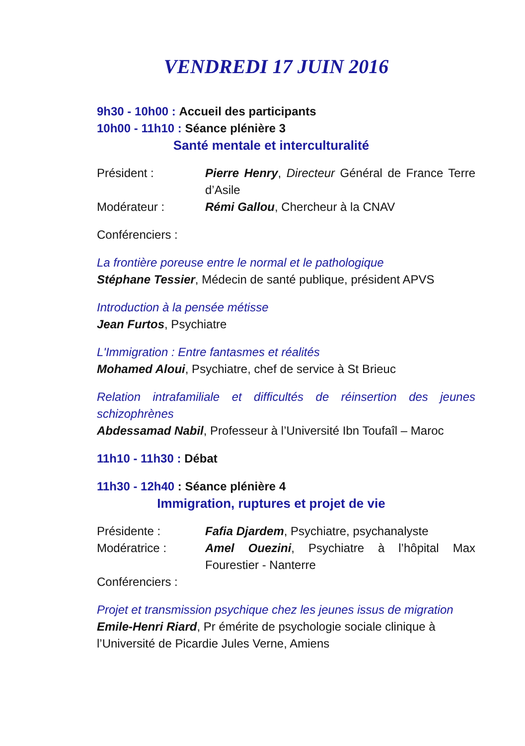VENDREDI 17 JUIN 2016
9h30 - 10h00 : Accueil des participants
10h00 - 11h10 : Séance plénière 3
Santé mentale et interculturalité
Président : Pierre Henry, Directeur Général de France Terre d’Asile
Modérateur : Rémi Gallou, Chercheur à la CNAV
Conférenciers :
La frontière poreuse entre le normal et le pathologique
Stéphane Tessier, Médecin de santé publique, président APVS
Introduction à la pensée métisse
Jean Furtos, Psychiatre
L'Immigration : Entre fantasmes et réalités
Mohamed Aloui, Psychiatre, chef de service à St Brieuc
Relation intrafamiliale et difficultés de réinsertion des jeunes schizophrènes
Abdessamad Nabil, Professeur à l’Université Ibn Toufaîl – Maroc
11h10 - 11h30 : Débat
11h30 - 12h40 : Séance plénière 4
Immigration, ruptures et projet de vie
Présidente : Fafia Djardem, Psychiatre, psychanalyste
Modératrice : Amel Ouezini, Psychiatre à l’hôpital Max Fourestier - Nanterre
Conférenciers :
Projet et transmission psychique chez les jeunes issus de migration
Emile-Henri Riard, Pr émérite de psychologie sociale clinique à l’Université de Picardie Jules Verne, Amiens